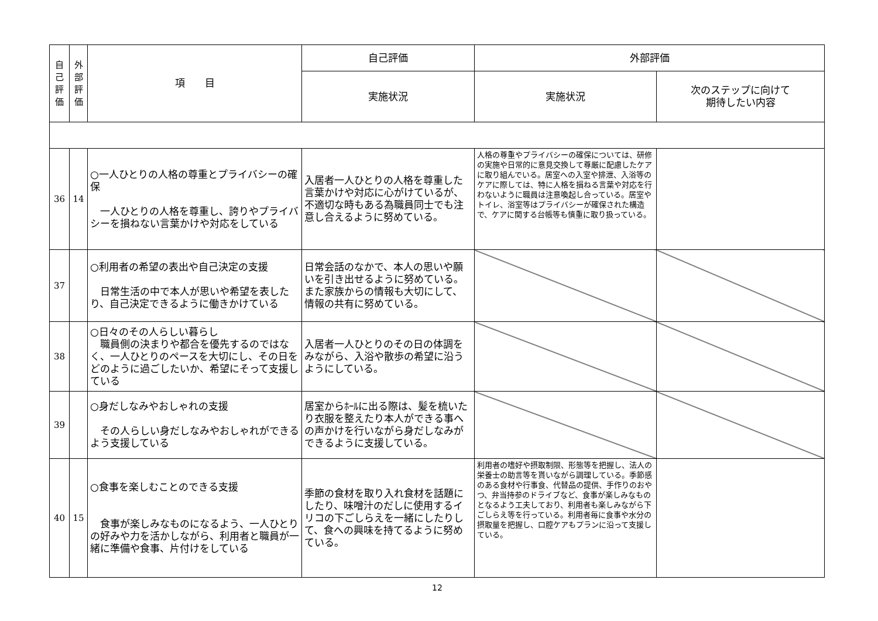| 自 己 評 価 | 外 部 評 価 | 項 目 | 自己評価 | 外部評価 | |
| --- | --- | --- | --- | --- | --- |
| | | | 実施状況 | 実施状況 | 次のステップに向けて 期待したい内容 |
| 36 | 14 | ○一人ひとりの人格の尊重とプライバシーの確保 一人ひとりの人格を尊重し、誇りやプライバシーを損ねない言葉かけや対応をしている | 入居者一人ひとりの人格を尊重した言葉かけや対応に心がけているが、不適切な時もある為職員同士でも注意し合えるように努めている。 | 人格の尊重やプライバシーの確保については、研修の実施や日常的に意見交換して尊厳に配慮したケアに取り組んでいる。居室への入室や排泄、入浴等のケアに際しては、特に人格を損ねる言葉や対応を行わないように職員は注意喚起し合っている。居室やトイレ、浴室等はプライバシーが確保された構造で、ケアに関する台帳等も慎重に取り扱っている。 | |
| 37 | | ○利用者の希望の表出や自己決定の支援 日常生活の中で本人が思いや希望を表したり、自己決定できるように働きかけている | 日常会話のなかで、本人の思いや願いを引き出せるように努めている。また家族からの情報も大切にして、情報の共有に努めている。 | | |
| 38 | | ○日々のその人らしい暮らし 職員側の決まりや都合を優先するのではなく、一人ひとりのペースを大切にし、その日をどのように過ごしたいか、希望にそって支援している | 入居者一人ひとりのその日の体調をみながら、入浴や散歩の希望に沿うようにしている。 | | |
| 39 | | ○身だしなみやおしゃれの支援 その人らしい身だしなみやおしゃれができるよう支援している | 居室からﾎｰﾙに出る際は、髪を梳いたり衣服を整えたり本人ができる事への声かけを行いながら身だしなみができるように支援している。 | | |
| 40 | 15 | ○食事を楽しむことのできる支援 食事が楽しみなものになるよう、一人ひとりの好みや力を活かしながら、利用者と職員が一緒に準備や食事、片付けをしている | 季節の食材を取り入れ食材を話題にしたり、味噌汁のだしに使用するイリコの下ごしらえを一緒にしたりして、食への興味を持てるように努めている。 | 利用者の嗜好や摂取制限、形態等を把握し、法人の栄養士の助言等を貰いながら調理している。季節感のある食材や行事食、代替品の提供、手作りのおやつ、弁当持参のドライブなど、食事が楽しみなものとなるよう工夫しており、利用者も楽しみながら下ごしらえ等を行っている。利用者毎に食事や水分の摂取量を把握し、口腔ケアもプランに沿って支援している。 | |
12